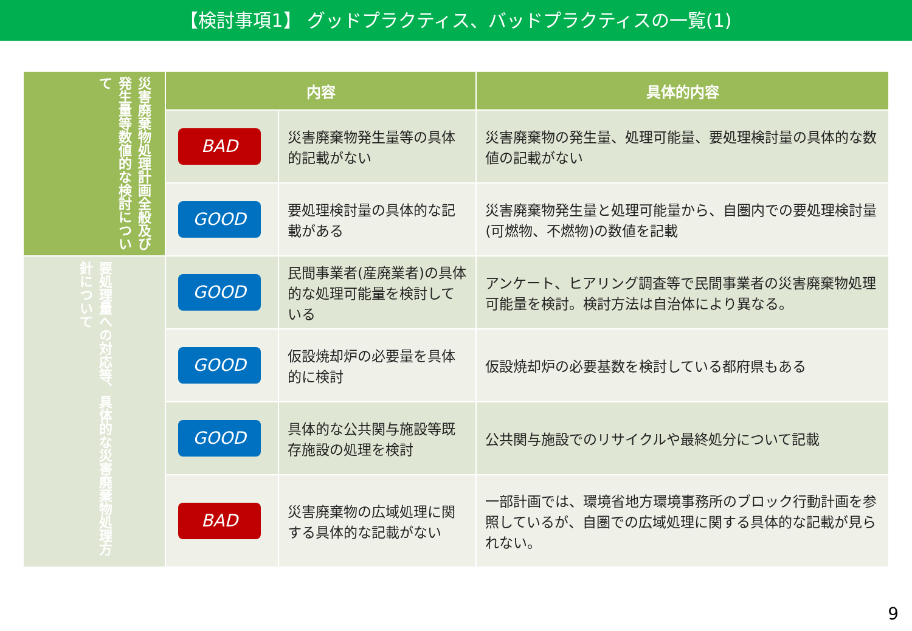【検討事項1】 グッドプラクティス、バッドプラクティスの一覧(1)
| 災害廃棄物処理計画全般及び発生量等数値的な検討について | 内容 | | 具体的内容 |
| | BAD | 災害廃棄物発生量等の具体的記載がない | 災害廃棄物の発生量、処理可能量、要処理検討量の具体的な数値の記載がない |
| | GOOD | 要処理検討量の具体的な記載がある | 災害廃棄物発生量と処理可能量から、自圏内での要処理検討量(可燃物、不燃物)の数値を記載 |
| 要処理量への対応等、具体的な災害廃棄物処理方針について | GOOD | 民間事業者(産廃業者)の具体的な処理可能量を検討している | アンケート、ヒアリング調査等で民間事業者の災害廃棄物処理可能量を検討。検討方法は自治体により異なる。 |
| | GOOD | 仮設焼却炉の必要量を具体的に検討 | 仮設焼却炉の必要基数を検討している都府県もある |
| | GOOD | 具体的な公共関与施設等既存施設の処理を検討 | 公共関与施設でのリサイクルや最終処分について記載 |
| | BAD | 災害廃棄物の広域処理に関する具体的な記載がない | 一部計画では、環境省地方環境事務所のブロック行動計画を参照しているが、自圏での広域処理に関する具体的な記載が見られない。 |
9